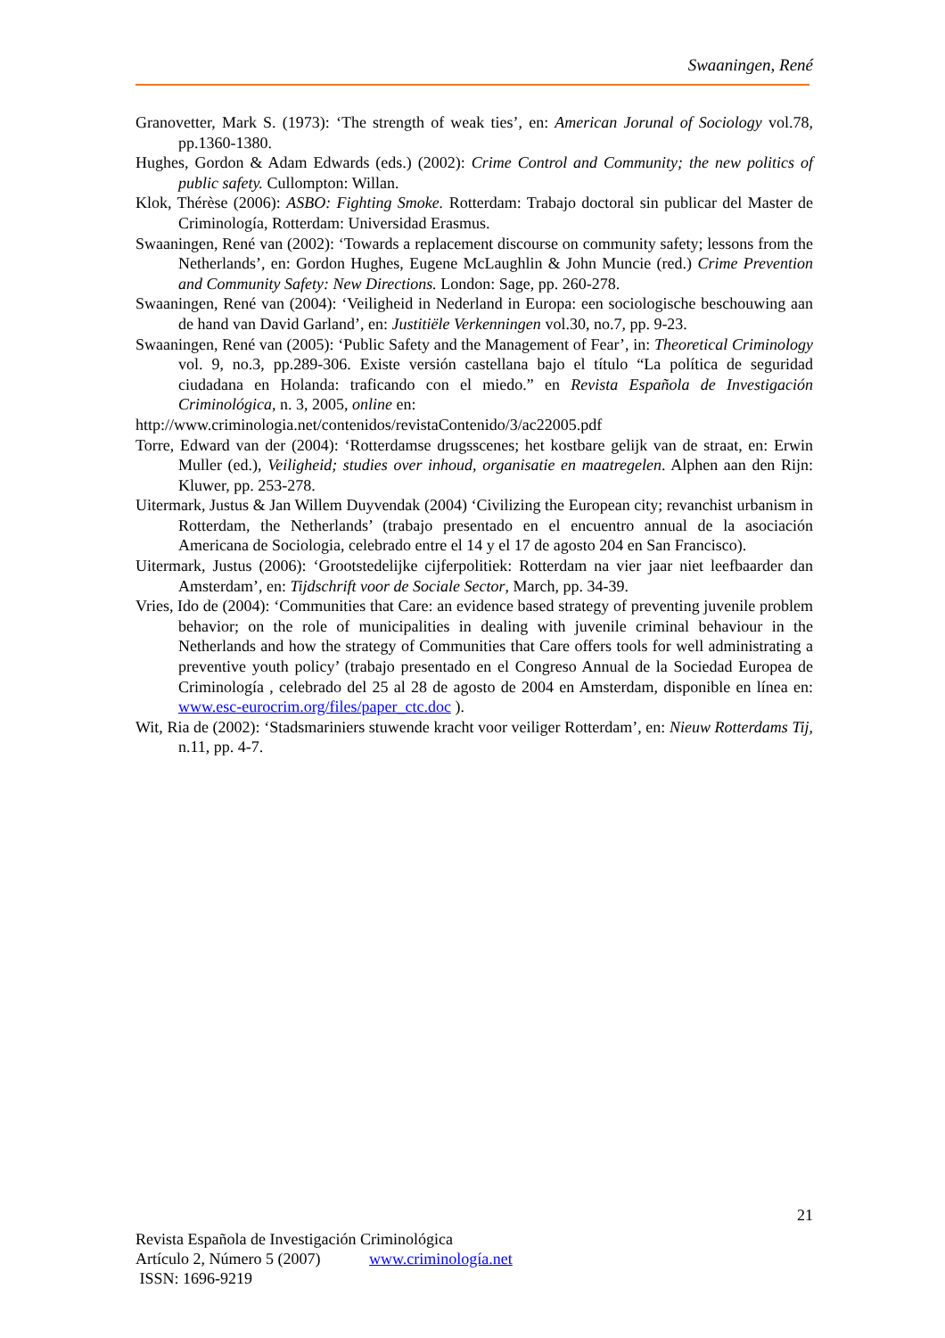Swaaningen, René
Granovetter, Mark S. (1973): ‘The strength of weak ties’, en: American Jorunal of Sociology vol.78, pp.1360-1380.
Hughes, Gordon & Adam Edwards (eds.) (2002): Crime Control and Community; the new politics of public safety. Cullompton: Willan.
Klok, Thérèse (2006): ASBO: Fighting Smoke. Rotterdam: Trabajo doctoral sin publicar del Master de Criminología, Rotterdam: Universidad Erasmus.
Swaaningen, René van (2002): ‘Towards a replacement discourse on community safety; lessons from the Netherlands’, en: Gordon Hughes, Eugene McLaughlin & John Muncie (red.) Crime Prevention and Community Safety: New Directions. London: Sage, pp. 260-278.
Swaaningen, René van (2004): ‘Veiligheid in Nederland in Europa: een sociologische beschouwing aan de hand van David Garland’, en: Justitiële Verkenningen vol.30, no.7, pp. 9-23.
Swaaningen, René van (2005): ‘Public Safety and the Management of Fear’, in: Theoretical Criminology vol. 9, no.3, pp.289-306. Existe versión castellana bajo el título “La política de seguridad ciudadana en Holanda: traficando con el miedo.” en Revista Española de Investigación Criminológica, n. 3, 2005, online en:
http://www.criminologia.net/contenidos/revistaContenido/3/ac22005.pdf
Torre, Edward van der (2004): ‘Rotterdamse drugsscenes; het kostbare gelijk van de straat, en: Erwin Muller (ed.), Veiligheid; studies over inhoud, organisatie en maatregelen. Alphen aan den Rijn: Kluwer, pp. 253-278.
Uitermark, Justus & Jan Willem Duyvendak (2004) ‘Civilizing the European city; revanchist urbanism in Rotterdam, the Netherlands’ (trabajo presentado en el encuentro annual de la asociación Americana de Sociologia, celebrado entre el 14 y el 17 de agosto 204 en San Francisco).
Uitermark, Justus (2006): ‘Grootstedelijke cijferpolitiek: Rotterdam na vier jaar niet leefbaarder dan Amsterdam’, en: Tijdschrift voor de Sociale Sector, March, pp. 34-39.
Vries, Ido de (2004): ‘Communities that Care: an evidence based strategy of preventing juvenile problem behavior; on the role of municipalities in dealing with juvenile criminal behaviour in the Netherlands and how the strategy of Communities that Care offers tools for well administrating a preventive youth policy’ (trabajo presentado en el Congreso Annual de la Sociedad Europea de Criminología , celebrado del 25 al 28 de agosto de 2004 en Amsterdam, disponible en línea en: www.esc-eurocrim.org/files/paper_ctc.doc ).
Wit, Ria de (2002): ‘Stadsmariniers stuwende kracht voor veiliger Rotterdam’, en: Nieuw Rotterdams Tij, n.11, pp. 4-7.
21
Revista Española de Investigación Criminológica
Artículo 2, Número 5 (2007) www.criminología.net
ISSN: 1696-9219